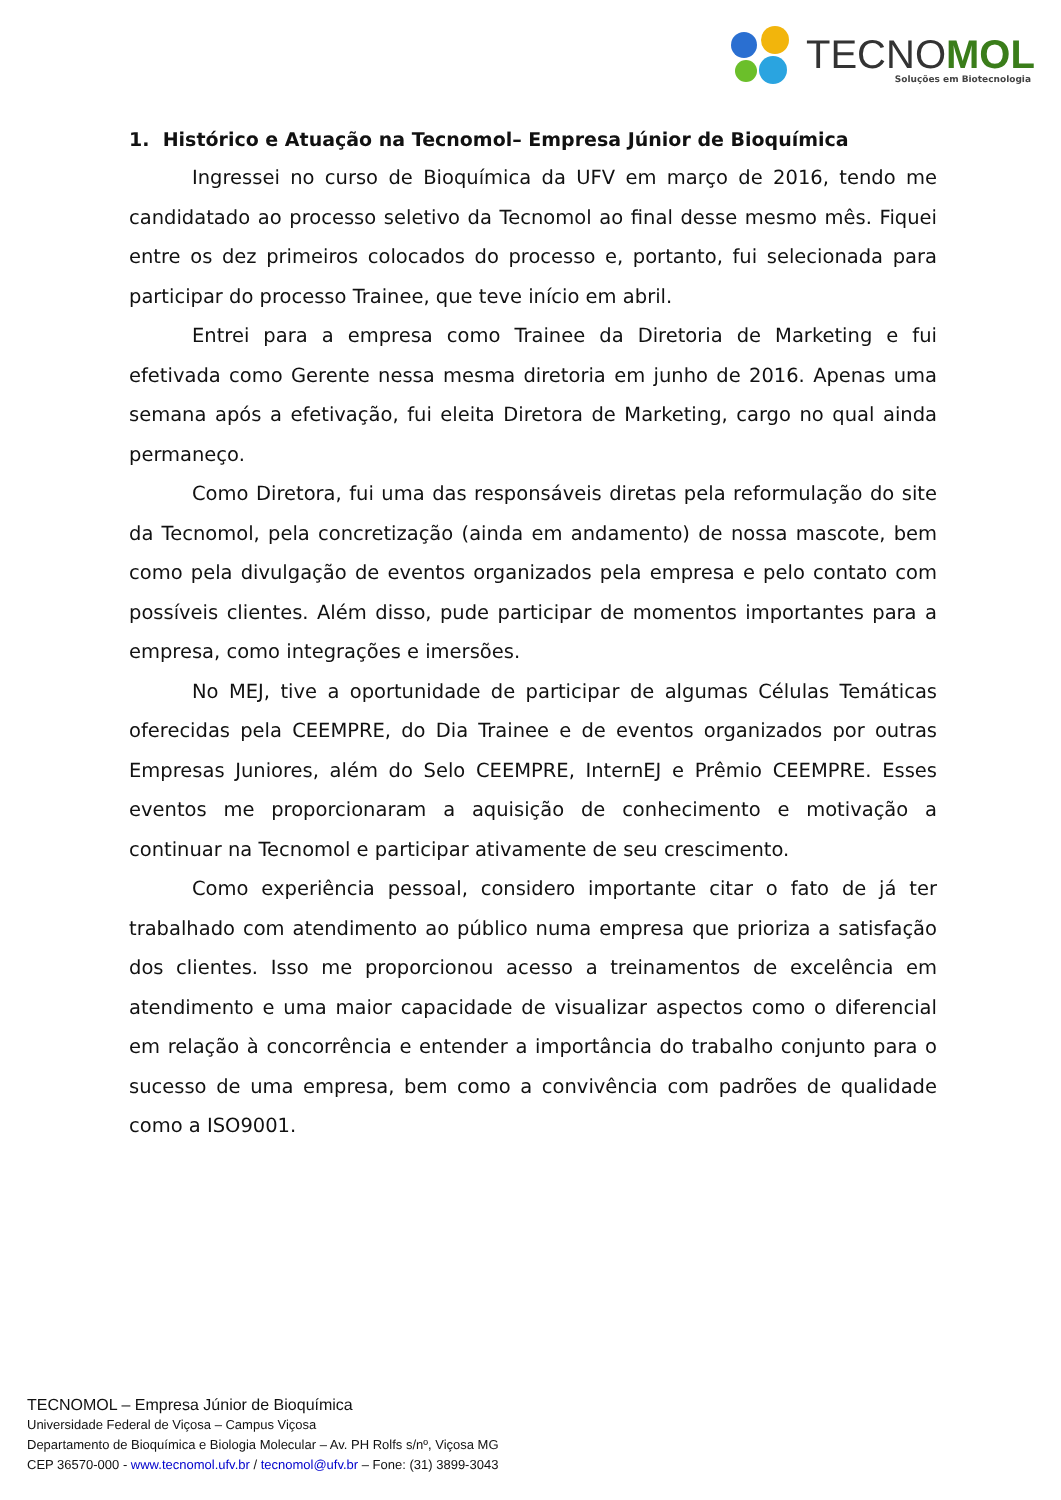TECNOMOL Soluções em Biotecnologia
1. Histórico e Atuação na Tecnomol– Empresa Júnior de Bioquímica
Ingressei no curso de Bioquímica da UFV em março de 2016, tendo me candidatado ao processo seletivo da Tecnomol ao final desse mesmo mês. Fiquei entre os dez primeiros colocados do processo e, portanto, fui selecionada para participar do processo Trainee, que teve início em abril.
Entrei para a empresa como Trainee da Diretoria de Marketing e fui efetivada como Gerente nessa mesma diretoria em junho de 2016. Apenas uma semana após a efetivação, fui eleita Diretora de Marketing, cargo no qual ainda permaneço.
Como Diretora, fui uma das responsáveis diretas pela reformulação do site da Tecnomol, pela concretização (ainda em andamento) de nossa mascote, bem como pela divulgação de eventos organizados pela empresa e pelo contato com possíveis clientes. Além disso, pude participar de momentos importantes para a empresa, como integrações e imersões.
No MEJ, tive a oportunidade de participar de algumas Células Temáticas oferecidas pela CEEMPRE, do Dia Trainee e de eventos organizados por outras Empresas Juniores, além do Selo CEEMPRE, InternEJ e Prêmio CEEMPRE. Esses eventos me proporcionaram a aquisição de conhecimento e motivação a continuar na Tecnomol e participar ativamente de seu crescimento.
Como experiência pessoal, considero importante citar o fato de já ter trabalhado com atendimento ao público numa empresa que prioriza a satisfação dos clientes. Isso me proporcionou acesso a treinamentos de excelência em atendimento e uma maior capacidade de visualizar aspectos como o diferencial em relação à concorrência e entender a importância do trabalho conjunto para o sucesso de uma empresa, bem como a convivência com padrões de qualidade como a ISO9001.
TECNOMOL – Empresa Júnior de Bioquímica
Universidade Federal de Viçosa – Campus Viçosa
Departamento de Bioquímica e Biologia Molecular – Av. PH Rolfs s/nº, Viçosa MG
CEP 36570-000 - www.tecnomol.ufv.br / tecnomol@ufv.br – Fone: (31) 3899-3043